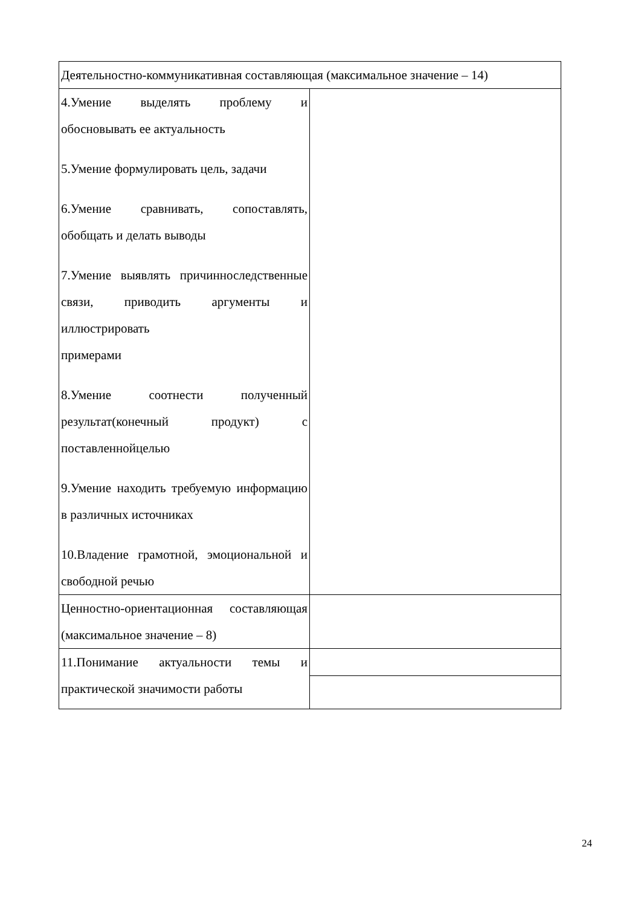| Деятельностно-коммуникативная составляющая (максимальное значение – 14) | |
| 4.Умение выделять проблему и обосновывать ее актуальность 5.Умение формулировать цель, задачи 6.Умение сравнивать, сопоставлять, обобщать и делать выводы 7.Умение выявлять причинноследственные связи, приводить аргументы и иллюстрировать примерами 8.Умение соотнести полученный результат(конечный продукт) с поставленнойцелью 9.Умение находить требуемую информацию в различных источниках 10.Владение грамотной, эмоциональной и свободной речью | |
| Ценностно-ориентационная составляющая (максимальное значение – 8) | |
| 11.Понимание актуальности темы и практической значимости работы | |
24